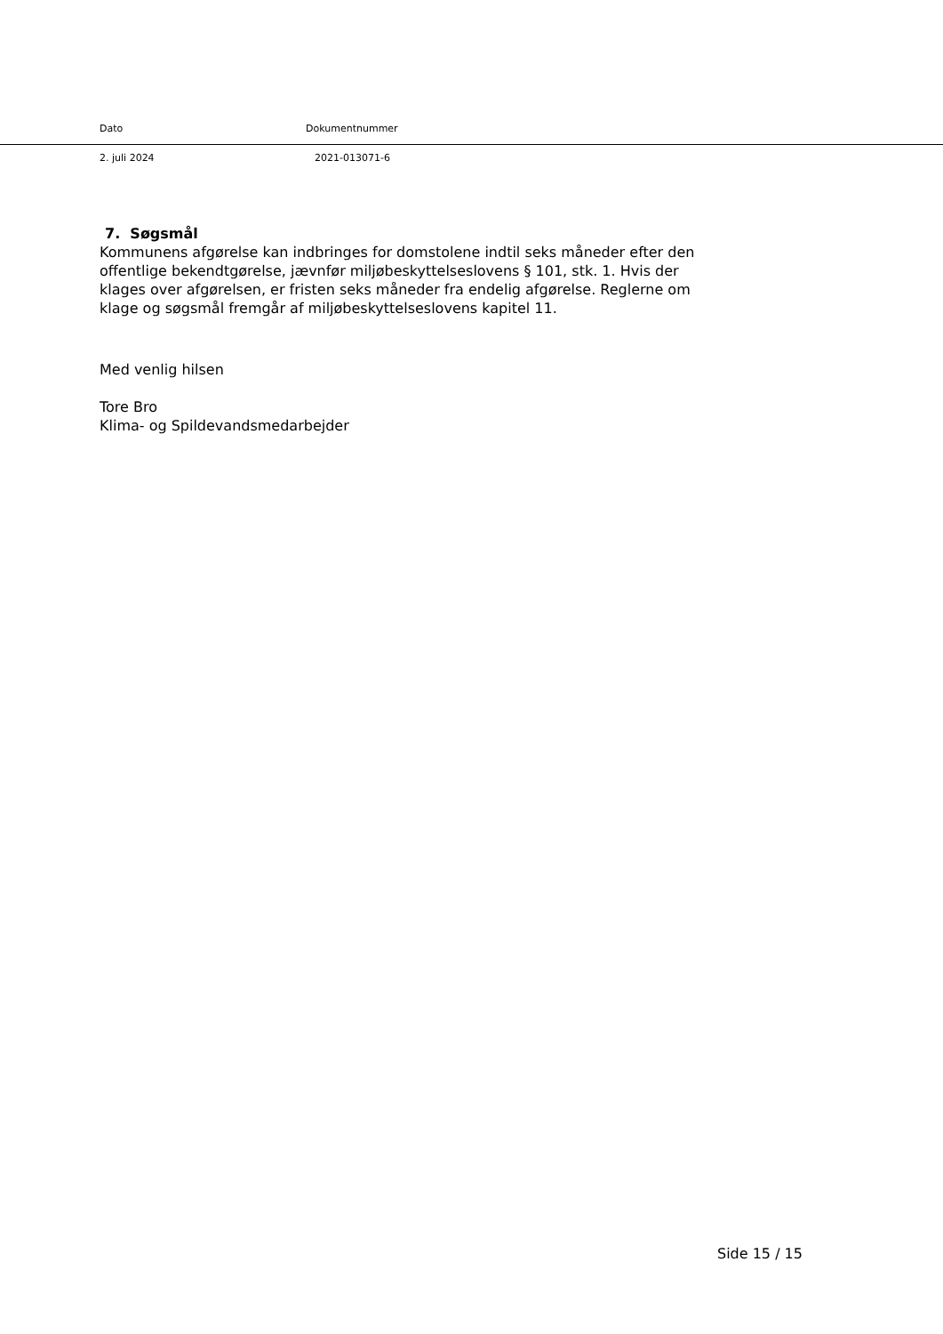Dato Dokumentnummer
2. juli 2024 2021-013071-6
7. Søgsmål
Kommunens afgørelse kan indbringes for domstolene indtil seks måneder efter den offentlige bekendtgørelse, jævnfør miljøbeskyttelseslovens § 101, stk. 1. Hvis der klages over afgørelsen, er fristen seks måneder fra endelig afgørelse. Reglerne om klage og søgsmål fremgår af miljøbeskyttelseslovens kapitel 11.
Med venlig hilsen
Tore Bro
Klima- og Spildevandsmedarbejder
Side 15 / 15